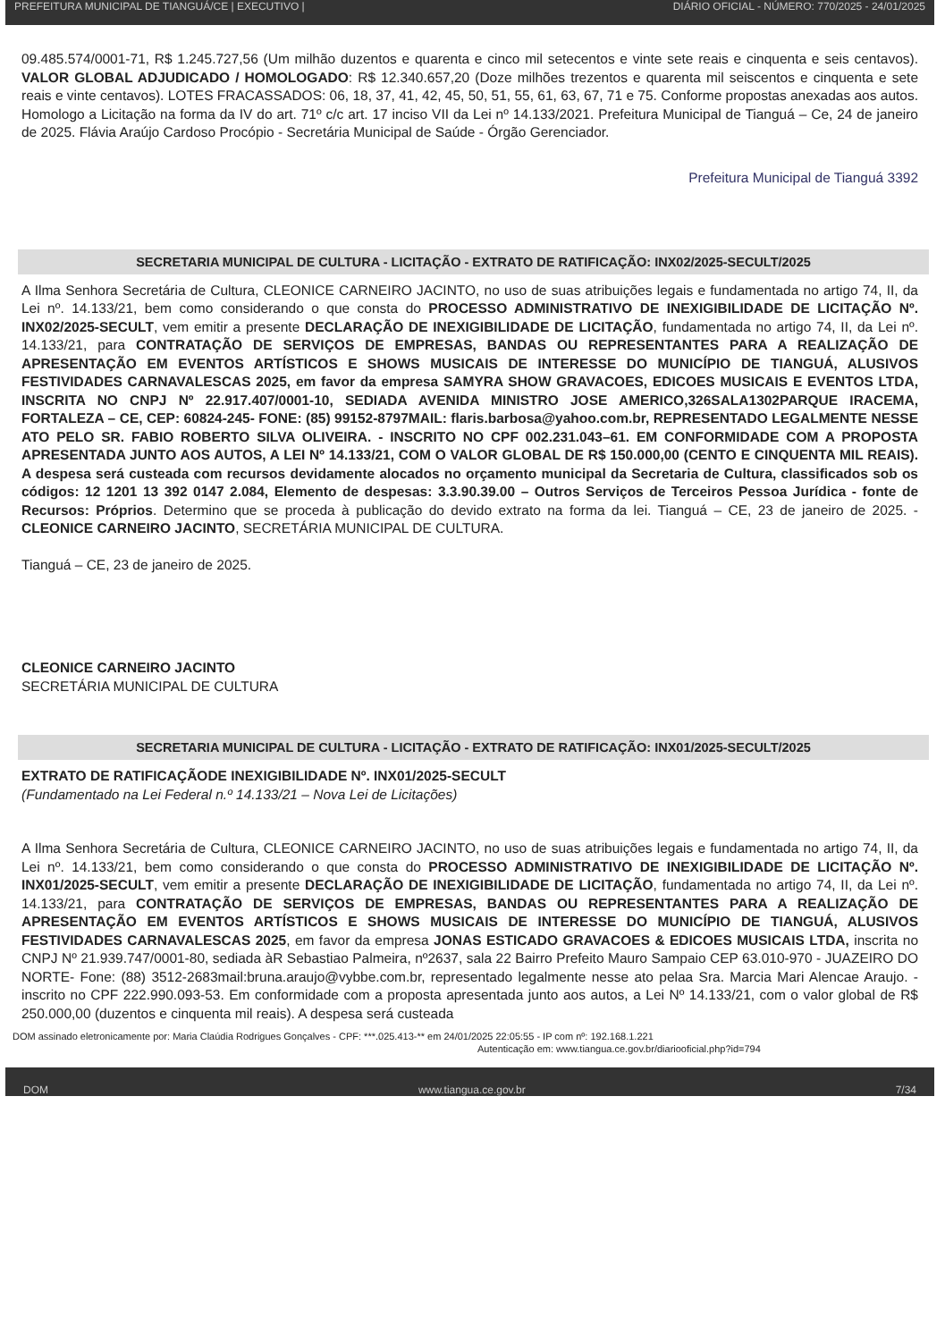PREFEITURA MUNICIPAL DE TIANGUÁ/CE | EXECUTIVO | DIÁRIO OFICIAL - NÚMERO: 770/2025 - 24/01/2025
09.485.574/0001-71, R$ 1.245.727,56 (Um milhão duzentos e quarenta e cinco mil setecentos e vinte sete reais e cinquenta e seis centavos). VALOR GLOBAL ADJUDICADO / HOMOLOGADO: R$ 12.340.657,20 (Doze milhões trezentos e quarenta mil seiscentos e cinquenta e sete reais e vinte centavos). LOTES FRACASSADOS: 06, 18, 37, 41, 42, 45, 50, 51, 55, 61, 63, 67, 71 e 75. Conforme propostas anexadas aos autos. Homologo a Licitação na forma da IV do art. 71º c/c art. 17 inciso VII da Lei nº 14.133/2021. Prefeitura Municipal de Tianguá – Ce, 24 de janeiro de 2025. Flávia Araújo Cardoso Procópio - Secretária Municipal de Saúde - Órgão Gerenciador.
Prefeitura Municipal de Tianguá 3392
SECRETARIA MUNICIPAL DE CULTURA - LICITAÇÃO - EXTRATO DE RATIFICAÇÃO: INX02/2025-SECULT/2025
A Ilma Senhora Secretária de Cultura, CLEONICE CARNEIRO JACINTO, no uso de suas atribuições legais e fundamentada no artigo 74, II, da Lei nº. 14.133/21, bem como considerando o que consta do PROCESSO ADMINISTRATIVO DE INEXIGIBILIDADE DE LICITAÇÃO Nº. INX02/2025-SECULT, vem emitir a presente DECLARAÇÃO DE INEXIGIBILIDADE DE LICITAÇÃO, fundamentada no artigo 74, II, da Lei nº. 14.133/21, para CONTRATAÇÃO DE SERVIÇOS DE EMPRESAS, BANDAS OU REPRESENTANTES PARA A REALIZAÇÃO DE APRESENTAÇÃO EM EVENTOS ARTÍSTICOS E SHOWS MUSICAIS DE INTERESSE DO MUNICÍPIO DE TIANGUÁ, ALUSIVOS FESTIVIDADES CARNAVALESCAS 2025, em favor da empresa SAMYRA SHOW GRAVACOES, EDICOES MUSICAIS E EVENTOS LTDA, INSCRITA NO CNPJ Nº 22.917.407/0001-10, SEDIADA AVENIDA MINISTRO JOSE AMERICO,326SALA1302PARQUE IRACEMA, FORTALEZA – CE, CEP: 60824-245- FONE: (85) 99152-8797MAIL: flaris.barbosa@yahoo.com.br, REPRESENTADO LEGALMENTE NESSE ATO PELO SR. FABIO ROBERTO SILVA OLIVEIRA. - INSCRITO NO CPF 002.231.043–61. EM CONFORMIDADE COM A PROPOSTA APRESENTADA JUNTO AOS AUTOS, A LEI Nº 14.133/21, COM O VALOR GLOBAL DE R$ 150.000,00 (CENTO E CINQUENTA MIL REAIS). A despesa será custeada com recursos devidamente alocados no orçamento municipal da Secretaria de Cultura, classificados sob os códigos: 12 1201 13 392 0147 2.084, Elemento de despesas: 3.3.90.39.00 – Outros Serviços de Terceiros Pessoa Jurídica - fonte de Recursos: Próprios. Determino que se proceda à publicação do devido extrato na forma da lei. Tianguá – CE, 23 de janeiro de 2025. - CLEONICE CARNEIRO JACINTO, SECRETÁRIA MUNICIPAL DE CULTURA.
Tianguá – CE, 23 de janeiro de 2025.
CLEONICE CARNEIRO JACINTO
SECRETÁRIA MUNICIPAL DE CULTURA
SECRETARIA MUNICIPAL DE CULTURA - LICITAÇÃO - EXTRATO DE RATIFICAÇÃO: INX01/2025-SECULT/2025
EXTRATO DE RATIFICAÇÃODE INEXIGIBILIDADE Nº. INX01/2025-SECULT
(Fundamentado na Lei Federal n.º 14.133/21 – Nova Lei de Licitações)
A Ilma Senhora Secretária de Cultura, CLEONICE CARNEIRO JACINTO, no uso de suas atribuições legais e fundamentada no artigo 74, II, da Lei nº. 14.133/21, bem como considerando o que consta do PROCESSO ADMINISTRATIVO DE INEXIGIBILIDADE DE LICITAÇÃO Nº. INX01/2025-SECULT, vem emitir a presente DECLARAÇÃO DE INEXIGIBILIDADE DE LICITAÇÃO, fundamentada no artigo 74, II, da Lei nº. 14.133/21, para CONTRATAÇÃO DE SERVIÇOS DE EMPRESAS, BANDAS OU REPRESENTANTES PARA A REALIZAÇÃO DE APRESENTAÇÃO EM EVENTOS ARTÍSTICOS E SHOWS MUSICAIS DE INTERESSE DO MUNICÍPIO DE TIANGUÁ, ALUSIVOS FESTIVIDADES CARNAVALESCAS 2025, em favor da empresa JONAS ESTICADO GRAVACOES & EDICOES MUSICAIS LTDA, inscrita no CNPJ Nº 21.939.747/0001-80, sediada àR Sebastiao Palmeira, nº2637, sala 22 Bairro Prefeito Mauro Sampaio CEP 63.010-970 - JUAZEIRO DO NORTE- Fone: (88) 3512-2683mail:bruna.araujo@vybbe.com.br, representado legalmente nesse ato pelaa Sra. Marcia Mari Alencae Araujo. - inscrito no CPF 222.990.093-53. Em conformidade com a proposta apresentada junto aos autos, a Lei Nº 14.133/21, com o valor global de R$ 250.000,00 (duzentos e cinquenta mil reais). A despesa será custeada
DOM assinado eletronicamente por: Maria Claúdia Rodrigues Gonçalves - CPF: ***.025.413-** em 24/01/2025 22:05:55 - IP com nº: 192.168.1.221
Autenticação em: www.tiangua.ce.gov.br/diariooficial.php?id=794
DOM www.tiangua.ce.gov.br 7/34